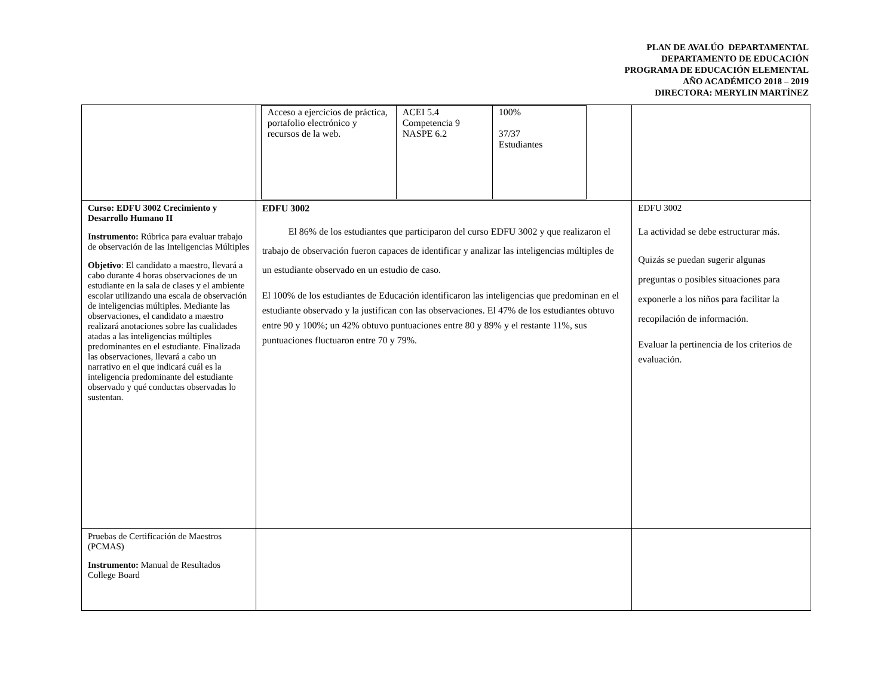PLAN DE AVALÚO DEPARTAMENTAL
DEPARTAMENTO DE EDUCACIÓN
PROGRAMA DE EDUCACIÓN ELEMENTAL
AÑO ACADÉMICO 2018 – 2019
DIRECTORA: MERYLIN MARTÍNEZ
| | / Acceso a ejercicios de práctica, portafolio electrónico y recursos de la web. / ACEI 5.4 Competencia 9 NASPE 6.2 / 100% 37/37 Estudiantes / | |
| Curso: EDFU 3002 Crecimiento y Desarrollo Humano II Instrumento: Rúbrica para evaluar trabajo de observación de las Inteligencias Múltiples Objetivo : El candidato a maestro, llevará a cabo durante 4 horas observaciones de un estudiante en la sala de clases y el ambiente escolar utilizando una escala de observación de inteligencias múltiples. Mediante las observaciones, el candidato a maestro realizará anotaciones sobre las cualidades atadas a las inteligencias múltiples predominantes en el estudiante. Finalizada las observaciones, llevará a cabo un narrativo en el que indicará cuál es la inteligencia predominante del estudiante observado y qué conductas observadas lo sustentan. | EDFU 3002 El 86% de los estudiantes que participaron del curso EDFU 3002 y que realizaron el trabajo de observación fueron capaces de identificar y analizar las inteligencias múltiples de un estudiante observado en un estudio de caso. El 100% de los estudiantes de Educación identificaron las inteligencias que predominan en el estudiante observado y la justifican con las observaciones. El 47% de los estudiantes obtuvo entre 90 y 100%; un 42% obtuvo puntuaciones entre 80 y 89% y el restante 11%, sus puntuaciones fluctuaron entre 70 y 79%. | EDFU 3002 La actividad se debe estructurar más. Quizás se puedan sugerir algunas preguntas o posibles situaciones para exponerle a los niños para facilitar la recopilación de información. Evaluar la pertinencia de los criterios de evaluación. |
| Pruebas de Certificación de Maestros (PCMAS) Instrumento: Manual de Resultados College Board | | |